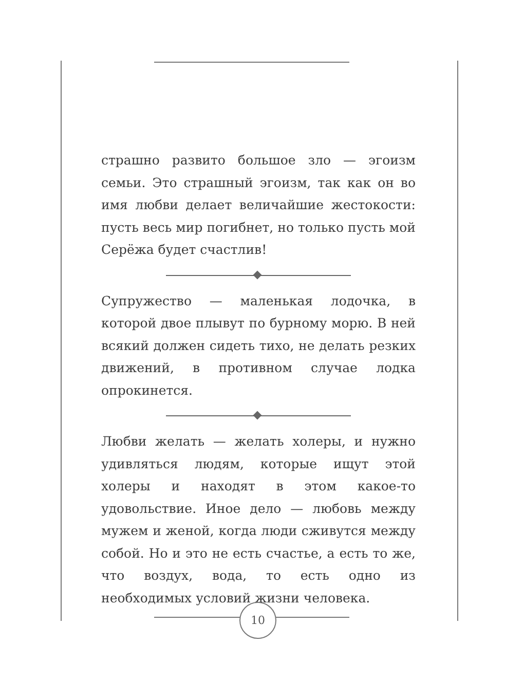страшно развито большое зло — эгоизм семьи. Это страшный эгоизм, так как он во имя любви делает величайшие жестокости: пусть весь мир погибнет, но только пусть мой Серёжа будет счастлив!
Супружество — маленькая лодочка, в которой двое плывут по бурному морю. В ней всякий должен сидеть тихо, не делать резких движений, в противном случае лодка опрокинется.
Любви желать — желать холеры, и нужно удивляться людям, которые ищут этой холеры и находят в этом какое-то удовольствие. Иное дело — любовь между мужем и женой, когда люди сживутся между собой. Но и это не есть счастье, а есть то же, что воздух, вода, то есть одно из необходимых условий жизни человека.
10